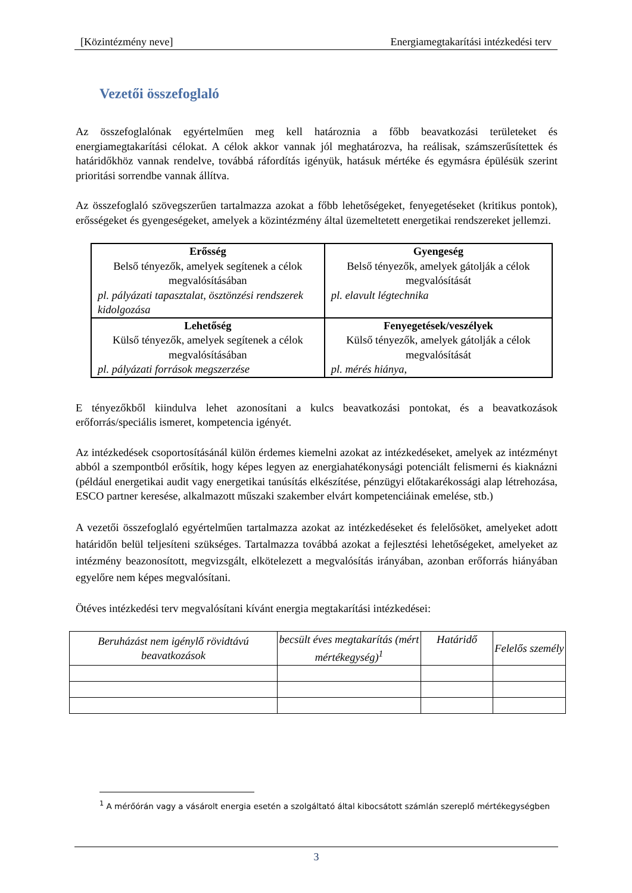[Közintézmény neve] Energiamegtakarítási intézkedési terv
Vezetői összefoglaló
Az összefoglalónak egyértelműen meg kell határoznia a főbb beavatkozási területeket és energiamegtakarítási célokat. A célok akkor vannak jól meghatározva, ha reálisak, számszerűsítettek és határidőkhöz vannak rendelve, továbbá ráfordítás igényük, hatásuk mértéke és egymásra épülésük szerint prioritási sorrendbe vannak állítva.
Az összefoglaló szövegszerűen tartalmazza azokat a főbb lehetőségeket, fenyegetéseket (kritikus pontok), erősségeket és gyengeségeket, amelyek a közintézmény által üzemeltetett energetikai rendszereket jellemzi.
| Erősség Belső tényezők, amelyek segítenek a célok megvalósításában pl. pályázati tapasztalat, ösztönzési rendszerek kidolgozása | Gyengeség Belső tényezők, amelyek gátolják a célok megvalósítását pl. elavult légtechnika |
| Lehetőség Külső tényezők, amelyek segítenek a célok megvalósításában pl. pályázati források megszerzése | Fenyegetések/veszélyek Külső tényezők, amelyek gátolják a célok megvalósítását pl. mérés hiánya, |
E tényezőkből kiindulva lehet azonosítani a kulcs beavatkozási pontokat, és a beavatkozások erőforrás/speciális ismeret, kompetencia igényét.
Az intézkedések csoportosításánál külön érdemes kiemelni azokat az intézkedéseket, amelyek az intézményt abból a szempontból erősítik, hogy képes legyen az energiahatékonysági potenciált felismerni és kiaknázni (például energetikai audit vagy energetikai tanúsítás elkészítése, pénzügyi előtakarékossági alap létrehozása, ESCO partner keresése, alkalmazott műszaki szakember elvárt kompetenciáinak emelése, stb.)
A vezetői összefoglaló egyértelműen tartalmazza azokat az intézkedéseket és felelősöket, amelyeket adott határidőn belül teljesíteni szükséges. Tartalmazza továbbá azokat a fejlesztési lehetőségeket, amelyeket az intézmény beazonosított, megvizsgált, elkötelezett a megvalósítás irányában, azonban erőforrás hiányában egyelőre nem képes megvalósítani.
Ötéves intézkedési terv megvalósítani kívánt energia megtakarítási intézkedései:
| Beruházást nem igénylő rövidtávú beavatkozások | becsült éves megtakarítás (mért mértékegység)<sup>1</sup> | Határidő | Felelős személy |
<sup>1</sup> A mérőórán vagy a vásárolt energia esetén a szolgáltató által kibocsátott számlán szereplő mértékegységben
3